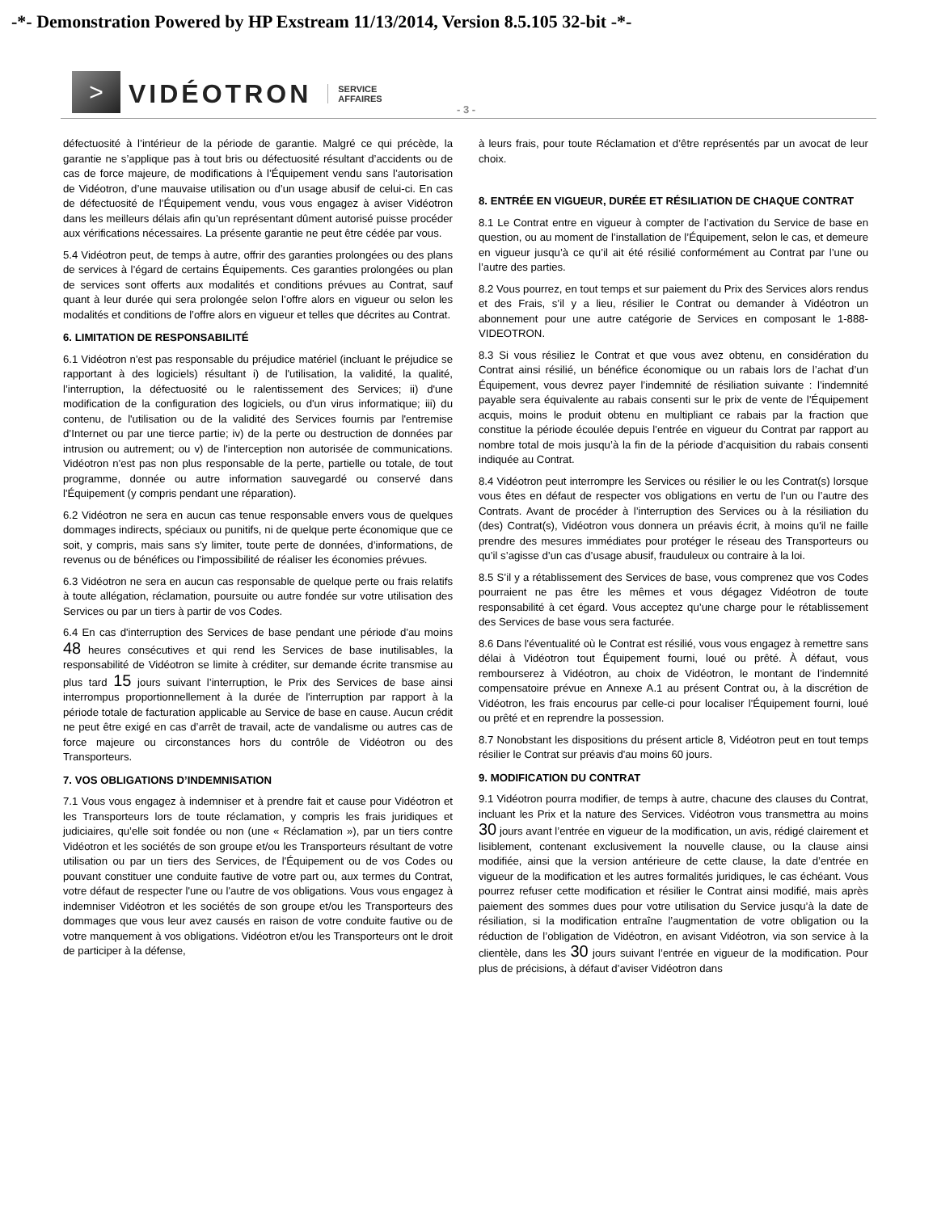-*- Demonstration Powered by HP Exstream 11/13/2014, Version 8.5.105 32-bit -*-
>
VIDÉOTRON
SERVICE
AFFAIRES
- 3 -
défectuosité à l’intérieur de la période de garantie. Malgré ce qui précède, la garantie ne s’applique pas à tout bris ou défectuosité résultant d’accidents ou de cas de force majeure, de modifications à l’Équipement vendu sans l’autorisation de Vidéotron, d’une mauvaise utilisation ou d’un usage abusif de celui-ci. En cas de défectuosité de l’Équipement vendu, vous vous engagez à aviser Vidéotron dans les meilleurs délais afin qu’un représentant dûment autorisé puisse procéder aux vérifications nécessaires. La présente garantie ne peut être cédée par vous.
5.4 Vidéotron peut, de temps à autre, offrir des garanties prolongées ou des plans de services à l’égard de certains Équipements. Ces garanties prolongées ou plan de services sont offerts aux modalités et conditions prévues au Contrat, sauf quant à leur durée qui sera prolongée selon l’offre alors en vigueur ou selon les modalités et conditions de l’offre alors en vigueur et telles que décrites au Contrat.
6. LIMITATION DE RESPONSABILITÉ
6.1 Vidéotron n'est pas responsable du préjudice matériel (incluant le préjudice se rapportant à des logiciels) résultant i) de l'utilisation, la validité, la qualité, l’interruption, la défectuosité ou le ralentissement des Services; ii) d'une modification de la configuration des logiciels, ou d'un virus informatique; iii) du contenu, de l'utilisation ou de la validité des Services fournis par l'entremise d’Internet ou par une tierce partie; iv) de la perte ou destruction de données par intrusion ou autrement; ou v) de l'interception non autorisée de communications. Vidéotron n'est pas non plus responsable de la perte, partielle ou totale, de tout programme, donnée ou autre information sauvegardé ou conservé dans l'Équipement (y compris pendant une réparation).
6.2 Vidéotron ne sera en aucun cas tenue responsable envers vous de quelques dommages indirects, spéciaux ou punitifs, ni de quelque perte économique que ce soit, y compris, mais sans s'y limiter, toute perte de données, d’informations, de revenus ou de bénéfices ou l'impossibilité de réaliser les économies prévues.
6.3 Vidéotron ne sera en aucun cas responsable de quelque perte ou frais relatifs à toute allégation, réclamation, poursuite ou autre fondée sur votre utilisation des Services ou par un tiers à partir de vos Codes.
6.4 En cas d'interruption des Services de base pendant une période d'au moins 48 heures consécutives et qui rend les Services de base inutilisables, la responsabilité de Vidéotron se limite à créditer, sur demande écrite transmise au plus tard 15 jours suivant l’interruption, le Prix des Services de base ainsi interrompus proportionnellement à la durée de l'interruption par rapport à la période totale de facturation applicable au Service de base en cause. Aucun crédit ne peut être exigé en cas d’arrêt de travail, acte de vandalisme ou autres cas de force majeure ou circonstances hors du contrôle de Vidéotron ou des Transporteurs.
7. VOS OBLIGATIONS D’INDEMNISATION
7.1 Vous vous engagez à indemniser et à prendre fait et cause pour Vidéotron et les Transporteurs lors de toute réclamation, y compris les frais juridiques et judiciaires, qu’elle soit fondée ou non (une « Réclamation »), par un tiers contre Vidéotron et les sociétés de son groupe et/ou les Transporteurs résultant de votre utilisation ou par un tiers des Services, de l'Équipement ou de vos Codes ou pouvant constituer une conduite fautive de votre part ou, aux termes du Contrat, votre défaut de respecter l'une ou l'autre de vos obligations. Vous vous engagez à indemniser Vidéotron et les sociétés de son groupe et/ou les Transporteurs des dommages que vous leur avez causés en raison de votre conduite fautive ou de votre manquement à vos obligations. Vidéotron et/ou les Transporteurs ont le droit de participer à la défense,
à leurs frais, pour toute Réclamation et d’être représentés par un avocat de leur choix.
8. ENTRÉE EN VIGUEUR, DURÉE ET RÉSILIATION DE CHAQUE CONTRAT
8.1 Le Contrat entre en vigueur à compter de l’activation du Service de base en question, ou au moment de l’installation de l’Équipement, selon le cas, et demeure en vigueur jusqu’à ce qu’il ait été résilié conformément au Contrat par l’une ou l’autre des parties.
8.2 Vous pourrez, en tout temps et sur paiement du Prix des Services alors rendus et des Frais, s’il y a lieu, résilier le Contrat ou demander à Vidéotron un abonnement pour une autre catégorie de Services en composant le 1-888-VIDEOTRON.
8.3 Si vous résiliez le Contrat et que vous avez obtenu, en considération du Contrat ainsi résilié, un bénéfice économique ou un rabais lors de l’achat d’un Équipement, vous devrez payer l’indemnité de résiliation suivante : l’indemnité payable sera équivalente au rabais consenti sur le prix de vente de l’Équipement acquis, moins le produit obtenu en multipliant ce rabais par la fraction que constitue la période écoulée depuis l’entrée en vigueur du Contrat par rapport au nombre total de mois jusqu’à la fin de la période d’acquisition du rabais consenti indiquée au Contrat.
8.4 Vidéotron peut interrompre les Services ou résilier le ou les Contrat(s) lorsque vous êtes en défaut de respecter vos obligations en vertu de l’un ou l’autre des Contrats. Avant de procéder à l’interruption des Services ou à la résiliation du (des) Contrat(s), Vidéotron vous donnera un préavis écrit, à moins qu'il ne faille prendre des mesures immédiates pour protéger le réseau des Transporteurs ou qu’il s’agisse d’un cas d’usage abusif, frauduleux ou contraire à la loi.
8.5 S’il y a rétablissement des Services de base, vous comprenez que vos Codes pourraient ne pas être les mêmes et vous dégagez Vidéotron de toute responsabilité à cet égard. Vous acceptez qu’une charge pour le rétablissement des Services de base vous sera facturée.
8.6 Dans l'éventualité où le Contrat est résilié, vous vous engagez à remettre sans délai à Vidéotron tout Équipement fourni, loué ou prêté. À défaut, vous rembourserez à Vidéotron, au choix de Vidéotron, le montant de l’indemnité compensatoire prévue en Annexe A.1 au présent Contrat ou, à la discrétion de Vidéotron, les frais encourus par celle-ci pour localiser l'Équipement fourni, loué ou prêté et en reprendre la possession.
8.7 Nonobstant les dispositions du présent article 8, Vidéotron peut en tout temps résilier le Contrat sur préavis d'au moins 60 jours.
9. MODIFICATION DU CONTRAT
9.1 Vidéotron pourra modifier, de temps à autre, chacune des clauses du Contrat, incluant les Prix et la nature des Services. Vidéotron vous transmettra au moins 30 jours avant l’entrée en vigueur de la modification, un avis, rédigé clairement et lisiblement, contenant exclusivement la nouvelle clause, ou la clause ainsi modifiée, ainsi que la version antérieure de cette clause, la date d’entrée en vigueur de la modification et les autres formalités juridiques, le cas échéant. Vous pourrez refuser cette modification et résilier le Contrat ainsi modifié, mais après paiement des sommes dues pour votre utilisation du Service jusqu’à la date de résiliation, si la modification entraîne l’augmentation de votre obligation ou la réduction de l’obligation de Vidéotron, en avisant Vidéotron, via son service à la clientèle, dans les 30 jours suivant l’entrée en vigueur de la modification. Pour plus de précisions, à défaut d’aviser Vidéotron dans